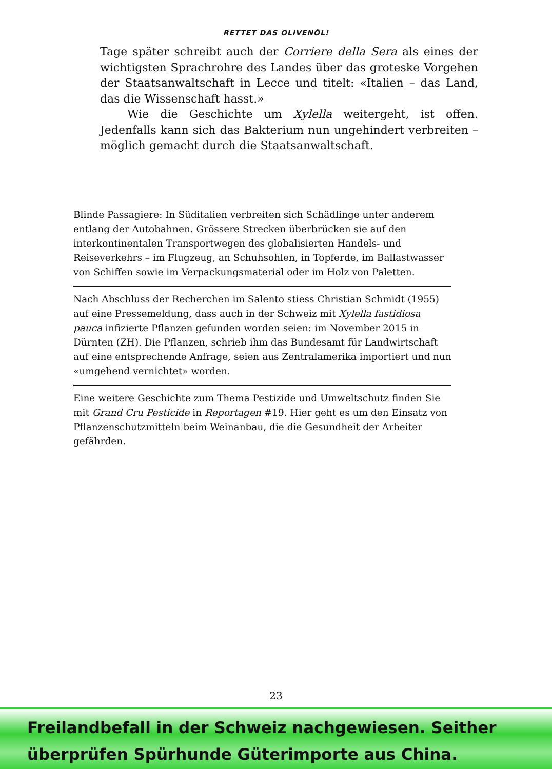RETTET DAS OLIVENÖL!
Tage später schreibt auch der Corriere della Sera als eines der wichtigsten Sprachrohre des Landes über das groteske Vorgehen der Staatsanwaltschaft in Lecce und titelt: «Italien – das Land, das die Wissenschaft hasst.»
Wie die Geschichte um Xylella weitergeht, ist offen. Jedenfalls kann sich das Bakterium nun ungehindert verbreiten – möglich gemacht durch die Staatsanwaltschaft.
Blinde Passagiere: In Süditalien verbreiten sich Schädlinge unter anderem entlang der Autobahnen. Grössere Strecken überbrücken sie auf den interkontinentalen Transportwegen des globalisierten Handels- und Reiseverkehrs – im Flugzeug, an Schuhsohlen, in Topferde, im Ballastwasser von Schiffen sowie im Verpackungsmaterial oder im Holz von Paletten.
Nach Abschluss der Recherchen im Salento stiess Christian Schmidt (1955) auf eine Pressemeldung, dass auch in der Schweiz mit Xylella fastidiosa pauca infizierte Pflanzen gefunden worden seien: im November 2015 in Dürnten (ZH). Die Pflanzen, schrieb ihm das Bundesamt für Landwirtschaft auf eine entsprechende Anfrage, seien aus Zentralamerika importiert und nun «umgehend vernichtet» worden.
Eine weitere Geschichte zum Thema Pestizide und Umweltschutz finden Sie mit Grand Cru Pesticide in Reportagen #19. Hier geht es um den Einsatz von Pflanzenschutzmitteln beim Weinanbau, die die Gesundheit der Arbeiter gefährden.
23
Freilandbefall in der Schweiz nachgewiesen. Seither
überprüfen Spürhunde Güterimporte aus China.